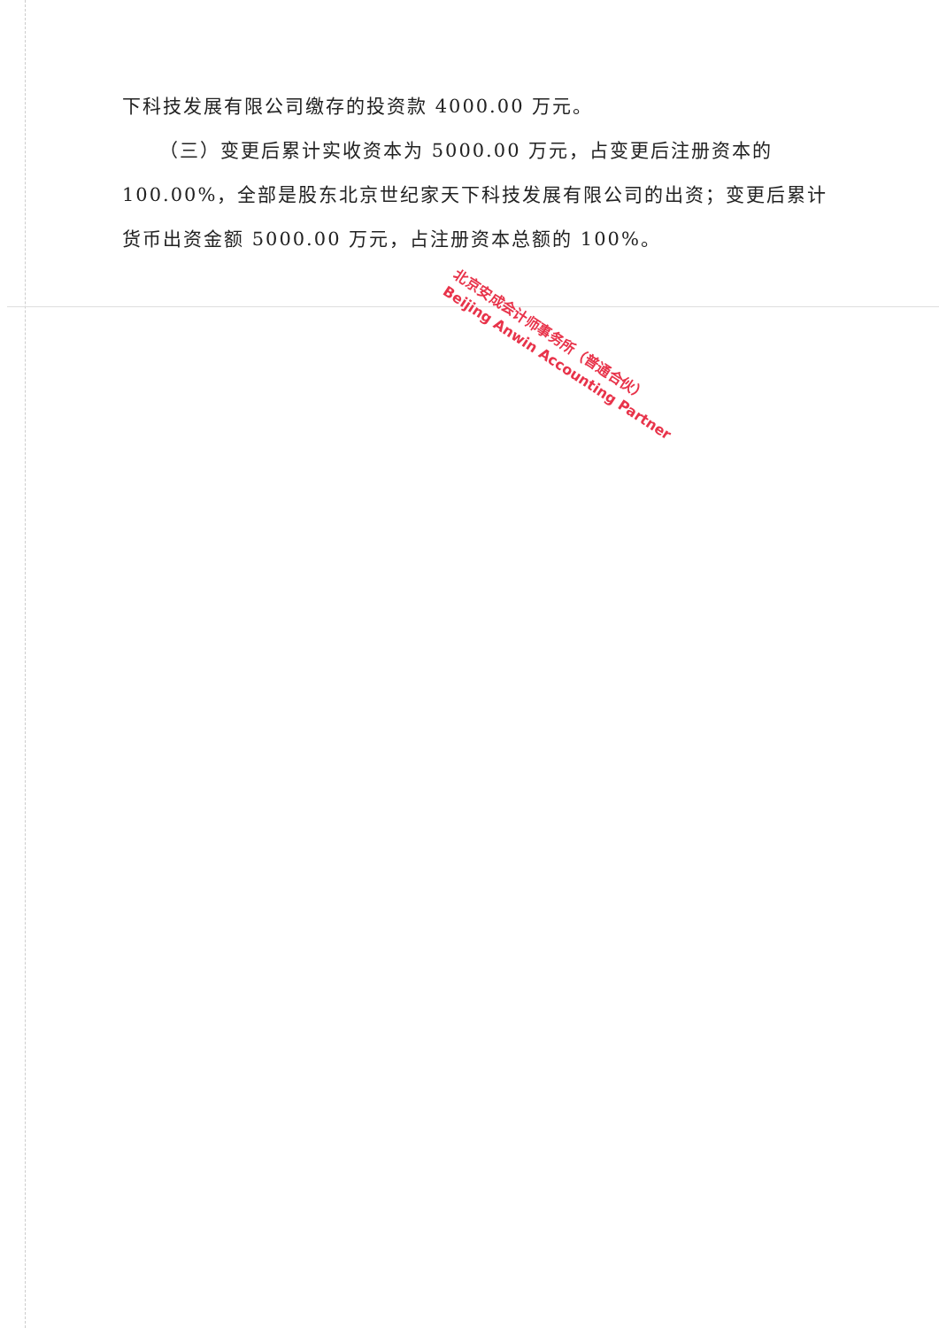下科技发展有限公司缴存的投资款 4000.00 万元。
（三）变更后累计实收资本为 5000.00 万元，占变更后注册资本的 100.00%，全部是股东北京世纪家天下科技发展有限公司的出资；变更后累计货币出资金额 5000.00 万元，占注册资本总额的 100%。
北京安成会计师事务所（普通合伙）
Beijing Anwin Accounting Partner